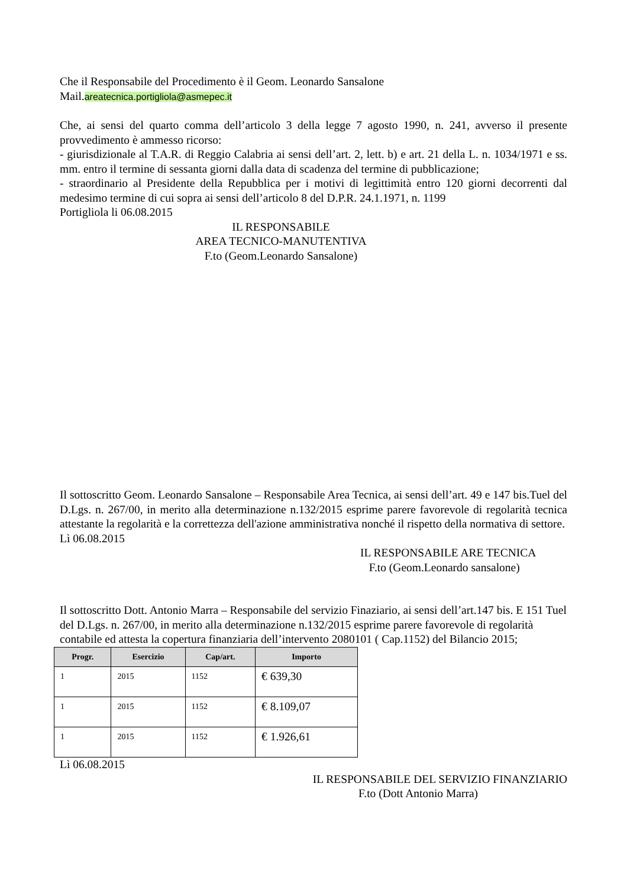Che il Responsabile del Procedimento è il Geom. Leonardo Sansalone
Mail.areatecnica.portigliola@asmepec.it
Che, ai sensi del quarto comma dell’articolo 3 della legge 7 agosto 1990, n. 241, avverso il presente provvedimento è ammesso ricorso:
- giurisdizionale al T.A.R. di Reggio Calabria ai sensi dell’art. 2, lett. b) e art. 21 della L. n. 1034/1971 e ss. mm. entro il termine di sessanta giorni dalla data di scadenza del termine di pubblicazione;
- straordinario al Presidente della Repubblica per i motivi di legittimità entro 120 giorni decorrenti dal medesimo termine di cui sopra ai sensi dell’articolo 8 del D.P.R. 24.1.1971, n. 1199
Portigliola li 06.08.2015
IL RESPONSABILE
AREA TECNICO-MANUTENTIVA
F.to (Geom.Leonardo Sansalone)
Il sottoscritto Geom. Leonardo Sansalone – Responsabile Area Tecnica, ai sensi dell’art. 49 e 147 bis.Tuel del D.Lgs. n. 267/00, in merito alla determinazione n.132/2015 esprime parere favorevole di regolarità tecnica attestante la regolarità e la correttezza dell'azione amministrativa nonché il rispetto della normativa di settore.
Lì 06.08.2015
IL RESPONSABILE ARE TECNICA
F.to (Geom.Leonardo sansalone)
Il sottoscritto Dott. Antonio Marra – Responsabile del servizio Finaziario, ai sensi dell’art.147 bis. E 151 Tuel del D.Lgs. n. 267/00, in merito alla determinazione n.132/2015 esprime parere favorevole di regolarità contabile ed attesta la copertura finanziaria dell’intervento 2080101 ( Cap.1152) del Bilancio 2015;
| Progr. | Esercizio | Cap/art. | Importo |
| --- | --- | --- | --- |
| 1 | 2015 | 1152 | € 639,30 |
| 1 | 2015 | 1152 | € 8.109,07 |
| 1 | 2015 | 1152 | € 1.926,61 |
Lì 06.08.2015
IL RESPONSABILE DEL SERVIZIO FINANZIARIO
F.to (Dott Antonio Marra)